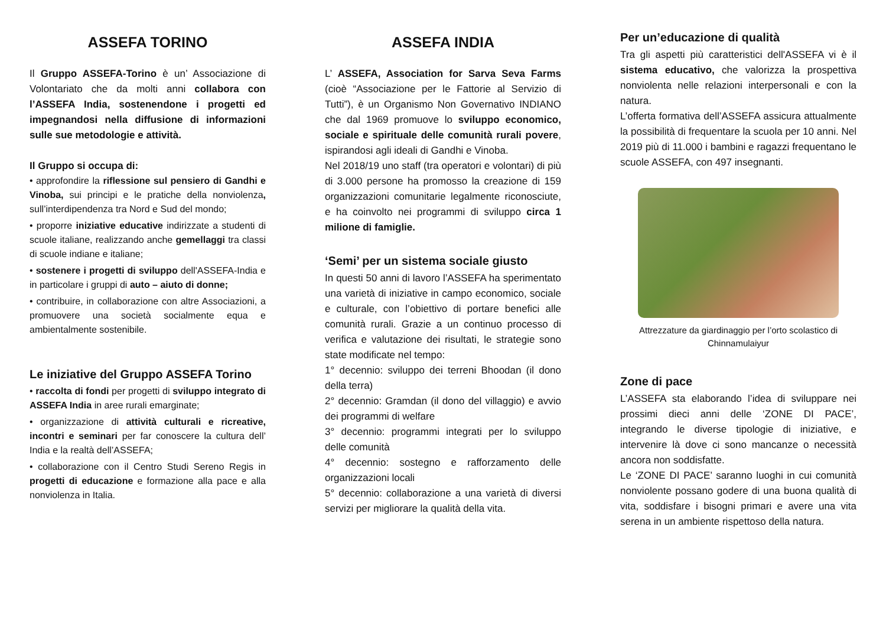ASSEFA TORINO
Il Gruppo ASSEFA-Torino è un’ Associazione di Volontariato che da molti anni collabora con l’ASSEFA India, sostenendone i progetti ed impegnandosi nella diffusione di informazioni sulle sue metodologie e attività.
Il Gruppo si occupa di:
• approfondire la riflessione sul pensiero di Gandhi e Vinoba, sui principi e le pratiche della nonviolenza, sull’interdipendenza tra Nord e Sud del mondo;
• proporre iniziative educative indirizzate a studenti di scuole italiane, realizzando anche gemellaggi tra classi di scuole indiane e italiane;
• sostenere i progetti di sviluppo dell'ASSEFA-India e in particolare i gruppi di auto – aiuto di donne;
• contribuire, in collaborazione con altre Associazioni, a promuovere una società socialmente equa e ambientalmente sostenibile.
Le iniziative del Gruppo ASSEFA Torino
• raccolta di fondi per progetti di sviluppo integrato di ASSEFA India in aree rurali emarginate;
• organizzazione di attività culturali e ricreative, incontri e seminari per far conoscere la cultura dell’ India e la realtà dell’ASSEFA;
• collaborazione con il Centro Studi Sereno Regis in progetti di educazione e formazione alla pace e alla nonviolenza in Italia.
ASSEFA INDIA
L’ ASSEFA, Association for Sarva Seva Farms (cioè “Associazione per le Fattorie al Servizio di Tutti”), è un Organismo Non Governativo INDIANO che dal 1969 promuove lo sviluppo economico, sociale e spirituale delle comunità rurali povere, ispirandosi agli ideali di Gandhi e Vinoba.
Nel 2018/19 uno staff (tra operatori e volontari) di più di 3.000 persone ha promosso la creazione di 159 organizzazioni comunitarie legalmente riconosciute, e ha coinvolto nei programmi di sviluppo circa 1 milione di famiglie.
‘Semi’ per un sistema sociale giusto
In questi 50 anni di lavoro l’ASSEFA ha sperimentato una varietà di iniziative in campo economico, sociale e culturale, con l’obiettivo di portare benefici alle comunità rurali. Grazie a un continuo processo di verifica e valutazione dei risultati, le strategie sono state modificate nel tempo:
1° decennio: sviluppo dei terreni Bhoodan (il dono della terra)
2° decennio: Gramdan (il dono del villaggio) e avvio dei programmi di welfare
3° decennio: programmi integrati per lo sviluppo delle comunità
4° decennio: sostegno e rafforzamento delle organizzazioni locali
5° decennio: collaborazione a una varietà di diversi servizi per migliorare la qualità della vita.
Per un’educazione di qualità
Tra gli aspetti più caratteristici dell'ASSEFA vi è il sistema educativo, che valorizza la prospettiva nonviolenta nelle relazioni interpersonali e con la natura.
L’offerta formativa dell’ASSEFA assicura attualmente la possibilità di frequentare la scuola per 10 anni. Nel 2019 più di 11.000 i bambini e ragazzi frequentano le scuole ASSEFA, con 497 insegnanti.
Attrezzature da giardinaggio per l’orto scolastico di Chinnamulaiyur
Zone di pace
L’ASSEFA sta elaborando l’idea di sviluppare nei prossimi dieci anni delle ‘ZONE DI PACE’, integrando le diverse tipologie di iniziative, e intervenire là dove ci sono mancanze o necessità ancora non soddisfatte.
Le ‘ZONE DI PACE’ saranno luoghi in cui comunità nonviolente possano godere di una buona qualità di vita, soddisfare i bisogni primari e avere una vita serena in un ambiente rispettoso della natura.